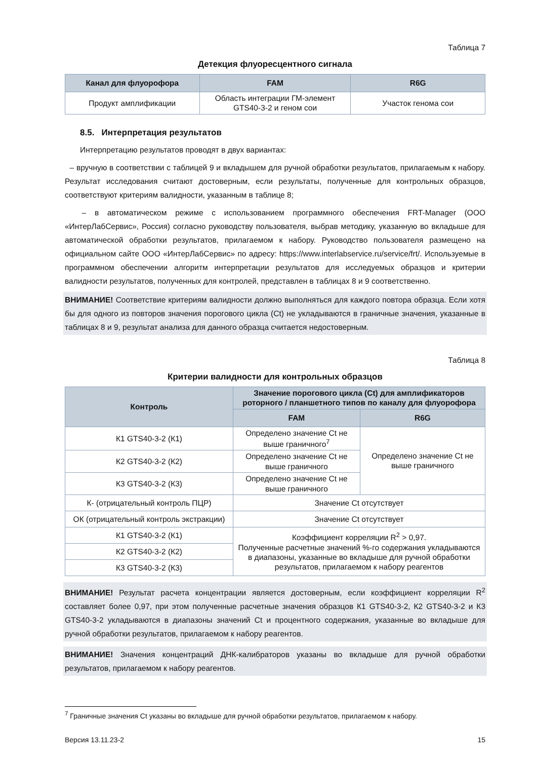Таблица 7
Детекция флуоресцентного сигнала
| Канал для флуорофора | FAM | R6G |
| --- | --- | --- |
| Продукт амплификации | Область интеграции ГМ-элемент GTS40-3-2 и геном сои | Участок генома сои |
8.5. Интерпретация результатов
Интерпретацию результатов проводят в двух вариантах:
– вручную в соответствии с таблицей 9 и вкладышем для ручной обработки результатов, прилагаемым к набору. Результат исследования считают достоверным, если результаты, полученные для контрольных образцов, соответствуют критериям валидности, указанным в таблице 8;
– в автоматическом режиме с использованием программного обеспечения FRT-Manager (ООО «ИнтерЛабСервис», Россия) согласно руководству пользователя, выбрав методику, указанную во вкладыше для автоматической обработки результатов, прилагаемом к набору. Руководство пользователя размещено на официальном сайте ООО «ИнтерЛабСервис» по адресу: https://www.interlabservice.ru/service/frt/. Используемые в программном обеспечении алгоритм интерпретации результатов для исследуемых образцов и критерии валидности результатов, полученных для контролей, представлен в таблицах 8 и 9 соответственно.
ВНИМАНИЕ! Соответствие критериям валидности должно выполняться для каждого повтора образца. Если хотя бы для одного из повторов значения порогового цикла (Ct) не укладываются в граничные значения, указанные в таблицах 8 и 9, результат анализа для данного образца считается недостоверным.
Таблица 8
Критерии валидности для контрольных образцов
| Контроль | Значение порогового цикла (Ct) для амплификаторов роторного / планшетного типов по каналу для флуорофора | |
| --- | --- | --- |
| | FAM | R6G |
| К1 GTS40-3-2 (К1) | Определено значение Ct не выше граничного<sup>7</sup> | Определено значение Ct не выше граничного |
| К2 GTS40-3-2 (К2) | Определено значение Ct не выше граничного | |
| К3 GTS40-3-2 (К3) | Определено значение Ct не выше граничного | |
| К- (отрицательный контроль ПЦР) | Значение Ct отсутствует | |
| ОК (отрицательный контроль экстракции) | Значение Ct отсутствует | |
| К1 GTS40-3-2 (К1) | Коэффициент корреляции R<sup>2</sup> > 0,97. Полученные расчетные значений %-го содержания укладываются в диапазоны, указанные во вкладыше для ручной обработки результатов, прилагаемом к набору реагентов | |
| К2 GTS40-3-2 (К2) | | |
| К3 GTS40-3-2 (К3) | | |
ВНИМАНИЕ! Результат расчета концентрации является достоверным, если коэффициент корреляции R<sup>2</sup> составляет более 0,97, при этом полученные расчетные значения образцов К1 GTS40-3-2, К2 GTS40-3-2 и К3 GTS40-3-2 укладываются в диапазоны значений Ct и процентного содержания, указанные во вкладыше для ручной обработки результатов, прилагаемом к набору реагентов.
ВНИМАНИЕ! Значения концентраций ДНК-калибраторов указаны во вкладыше для ручной обработки результатов, прилагаемом к набору реагентов.
<sup>7</sup> Граничные значения Ct указаны во вкладыше для ручной обработки результатов, прилагаемом к набору.
Версия 13.11.23-2 15